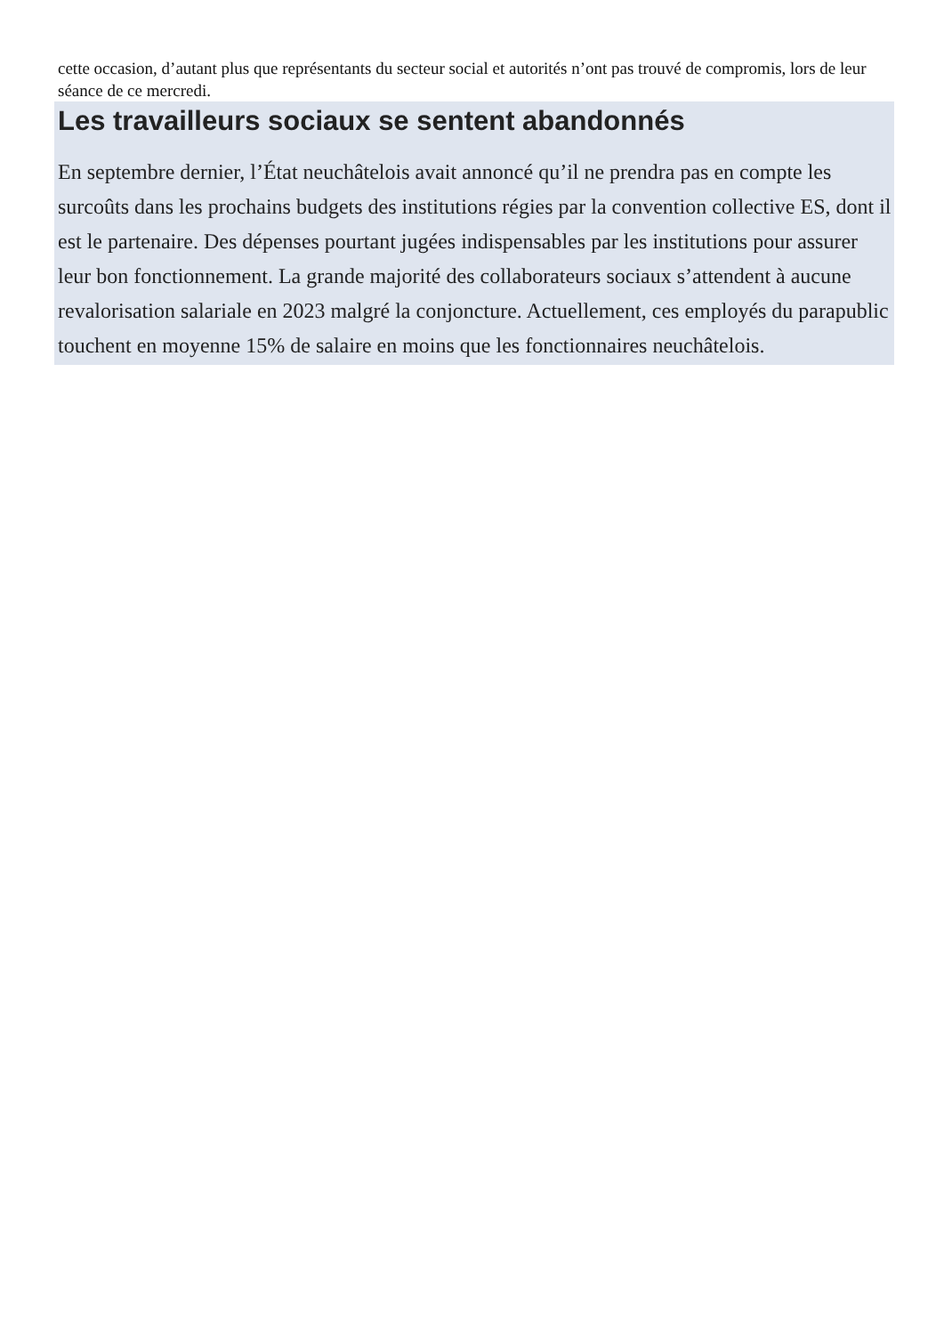cette occasion, d’autant plus que représentants du secteur social et autorités n’ont pas trouvé de compromis, lors de leur séance de ce mercredi.
Les travailleurs sociaux se sentent abandonnés
En septembre dernier, l’État neuchâtelois avait annoncé qu’il ne prendra pas en compte les surcoûts dans les prochains budgets des institutions régies par la convention collective ES, dont il est le partenaire. Des dépenses pourtant jugées indispensables par les institutions pour assurer leur bon fonctionnement. La grande majorité des collaborateurs sociaux s’attendent à aucune revalorisation salariale en 2023 malgré la conjoncture. Actuellement, ces employés du parapublic touchent en moyenne 15% de salaire en moins que les fonctionnaires neuchâtelois.